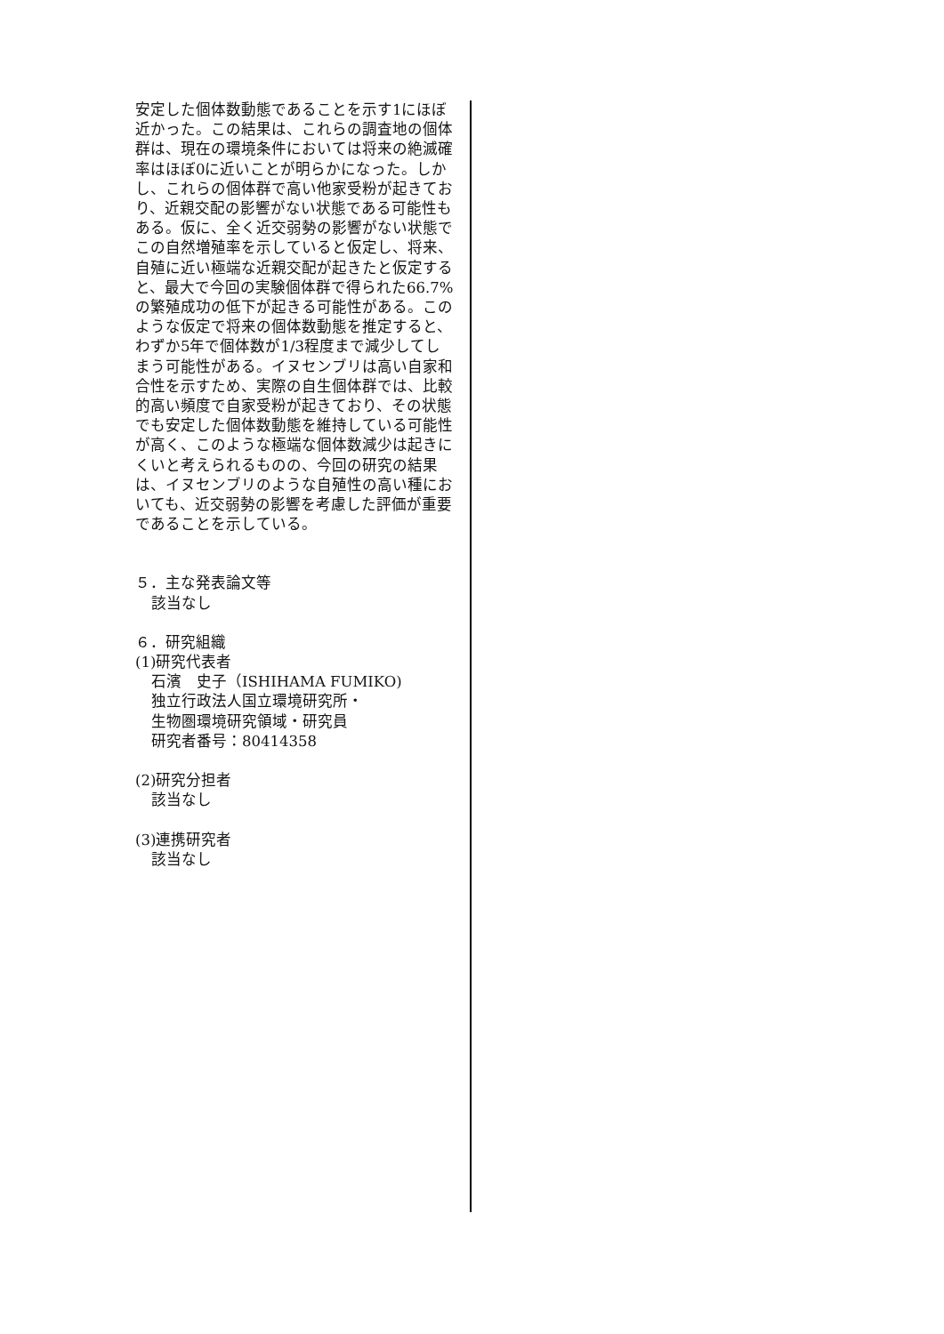安定した個体数動態であることを示す1にほぼ近かった。この結果は、これらの調査地の個体群は、現在の環境条件においては将来の絶滅確率はほぼ0に近いことが明らかになった。しかし、これらの個体群で高い他家受粉が起きており、近親交配の影響がない状態である可能性もある。仮に、全く近交弱勢の影響がない状態でこの自然増殖率を示していると仮定し、将来、自殖に近い極端な近親交配が起きたと仮定すると、最大で今回の実験個体群で得られた66.7%の繁殖成功の低下が起きる可能性がある。このような仮定で将来の個体数動態を推定すると、わずか5年で個体数が1/3程度まで減少してしまう可能性がある。イヌセンブリは高い自家和合性を示すため、実際の自生個体群では、比較的高い頻度で自家受粉が起きており、その状態でも安定した個体数動態を維持している可能性が高く、このような極端な個体数減少は起きにくいと考えられるものの、今回の研究の結果は、イヌセンブリのような自殖性の高い種においても、近交弱勢の影響を考慮した評価が重要であることを示している。
５．主な発表論文等
該当なし
６．研究組織
(1)研究代表者
石濱　史子（ISHIHAMA FUMIKO)
独立行政法人国立環境研究所・
生物圏環境研究領域・研究員
研究者番号：80414358
(2)研究分担者
該当なし
(3)連携研究者
該当なし